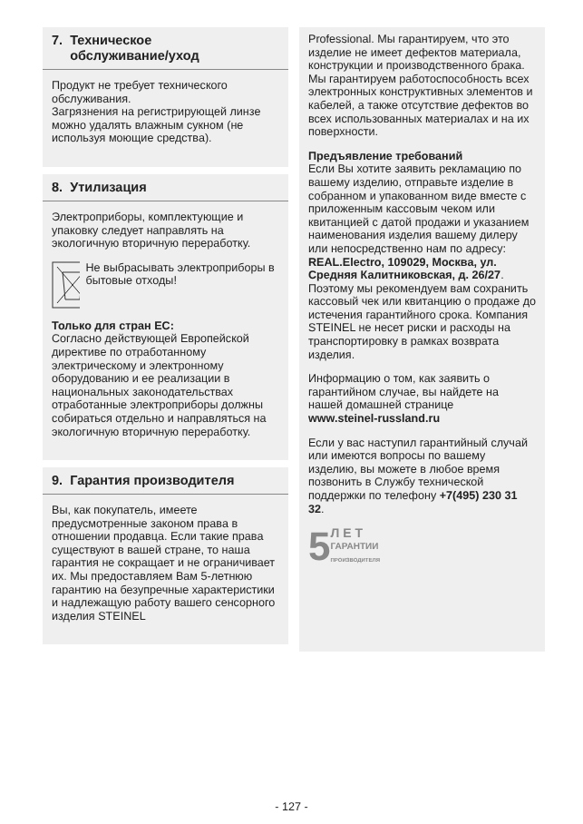7. Техническое
обслуживание/уход
Продукт не требует технического обслуживания.
Загрязнения на регистрирующей линзе можно удалять влажным сукном (не используя моющие средства).
8. Утилизация
Электроприборы, комплектующие и упаковку следует направлять на экологичную вторичную переработку.
Не выбрасывать электроприборы в бытовые отходы!
Только для стран ЕС:
Согласно действующей Европейской директиве по отработанному электрическому и электронному оборудованию и ее реализации в национальных законодательствах отработанные электроприборы должны собираться отдельно и направляться на экологичную вторичную переработку.
9. Гарантия производителя
Вы, как покупатель, имеете предусмотренные законом права в отношении продавца. Если такие права существуют в вашей стране, то наша гарантия не сокращает и не ограничивает их. Мы предоставляем Вам 5-летнюю гарантию на безупречные характеристики и надлежащую работу вашего сенсорного изделия STEINEL
Professional. Мы гарантируем, что это изделие не имеет дефектов материала, конструкции и производственного брака. Мы гарантируем работоспособность всех электронных конструктивных элементов и кабелей, а также отсутствие дефектов во всех использованных материалах и на их поверхности.
Предъявление требований
Если Вы хотите заявить рекламацию по вашему изделию, отправьте изделие в собранном и упакованном виде вместе с приложенным кассовым чеком или квитанцией с датой продажи и указанием наименования изделия вашему дилеру или непосредственно нам по адресу: REAL.Electro, 109029, Москва, ул. Средняя Калитниковская, д. 26/27. Поэтому мы рекомендуем вам сохранить кассовый чек или квитанцию о продаже до истечения гарантийного срока. Компания STEINEL не несет риски и расходы на транспортировку в рамках возврата изделия.
Информацию о том, как заявить о гарантийном случае, вы найдете на нашей домашней странице
www.steinel-russland.ru
Если у вас наступил гарантийный случай или имеются вопросы по вашему изделию, вы можете в любое время позвонить в Службу технической поддержки по телефону +7(495) 230 31 32.
5 Л Е Т
ГАРАНТИИ
ПРОИЗВОДИТЕЛЯ
- 127 -